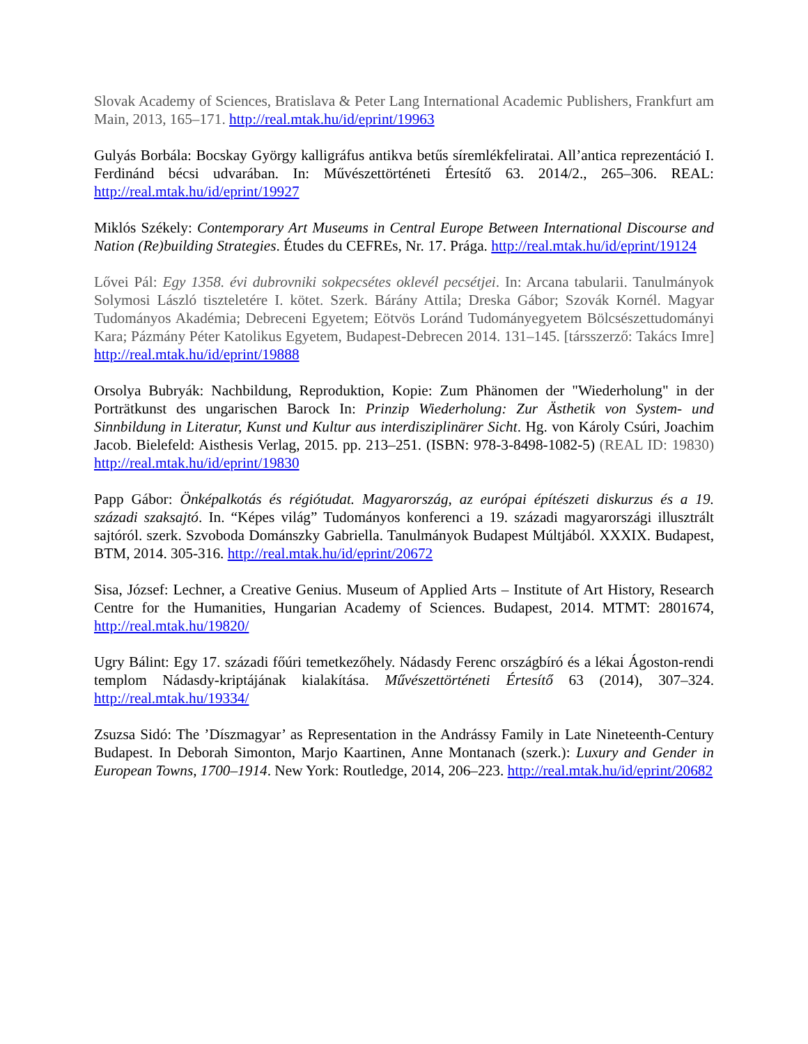Slovak Academy of Sciences, Bratislava & Peter Lang International Academic Publishers, Frankfurt am Main, 2013, 165–171. http://real.mtak.hu/id/eprint/19963
Gulyás Borbála: Bocskay György kalligráfus antikva betűs síremlékfeliratai. All’antica reprezentáció I. Ferdinánd bécsi udvarában. In: Művészettörténeti Értesítő 63. 2014/2., 265–306. REAL: http://real.mtak.hu/id/eprint/19927
Miklós Székely: Contemporary Art Museums in Central Europe Between International Discourse and Nation (Re)building Strategies. Études du CEFREs, Nr. 17. Prága. http://real.mtak.hu/id/eprint/19124
Lővei Pál: Egy 1358. évi dubrovniki sokpecsétes oklevél pecsétjei. In: Arcana tabularii. Tanulmányok Solymosi László tiszteletére I. kötet. Szerk. Bárány Attila; Dreska Gábor; Szovák Kornél. Magyar Tudományos Akadémia; Debreceni Egyetem; Eötvös Loránd Tudományegyetem Bölcsészettudományi Kara; Pázmány Péter Katolikus Egyetem, Budapest-Debrecen 2014. 131–145. [társszerző: Takács Imre] http://real.mtak.hu/id/eprint/19888
Orsolya Bubryák: Nachbildung, Reproduktion, Kopie: Zum Phänomen der "Wiederholung" in der Porträtkunst des ungarischen Barock In: Prinzip Wiederholung: Zur Ästhetik von System- und Sinnbildung in Literatur, Kunst und Kultur aus interdisziplinärer Sicht. Hg. von Károly Csúri, Joachim Jacob. Bielefeld: Aisthesis Verlag, 2015. pp. 213–251. (ISBN: 978-3-8498-1082-5) (REAL ID: 19830) http://real.mtak.hu/id/eprint/19830
Papp Gábor: Önképalkotás és régiótudat. Magyarország, az európai építészeti diskurzus és a 19. századi szaksajtó. In. “Képes világ” Tudományos konferenci a 19. századi magyarországi illusztrált sajtóról. szerk. Szvoboda Dománszky Gabriella. Tanulmányok Budapest Múltjából. XXXIX. Budapest, BTM, 2014. 305-316. http://real.mtak.hu/id/eprint/20672
Sisa, József: Lechner, a Creative Genius. Museum of Applied Arts – Institute of Art History, Research Centre for the Humanities, Hungarian Academy of Sciences. Budapest, 2014. MTMT: 2801674, http://real.mtak.hu/19820/
Ugry Bálint: Egy 17. századi főúri temetkezőhely. Nádasdy Ferenc országbíró és a lékai Ágoston-rendi templom Nádasdy-kriptájának kialakítása. Művészettörténeti Értesítő 63 (2014), 307–324. http://real.mtak.hu/19334/
Zsuzsa Sidó: The ’Díszmagyar’ as Representation in the Andrássy Family in Late Nineteenth-Century Budapest. In Deborah Simonton, Marjo Kaartinen, Anne Montanach (szerk.): Luxury and Gender in European Towns, 1700–1914. New York: Routledge, 2014, 206–223. http://real.mtak.hu/id/eprint/20682